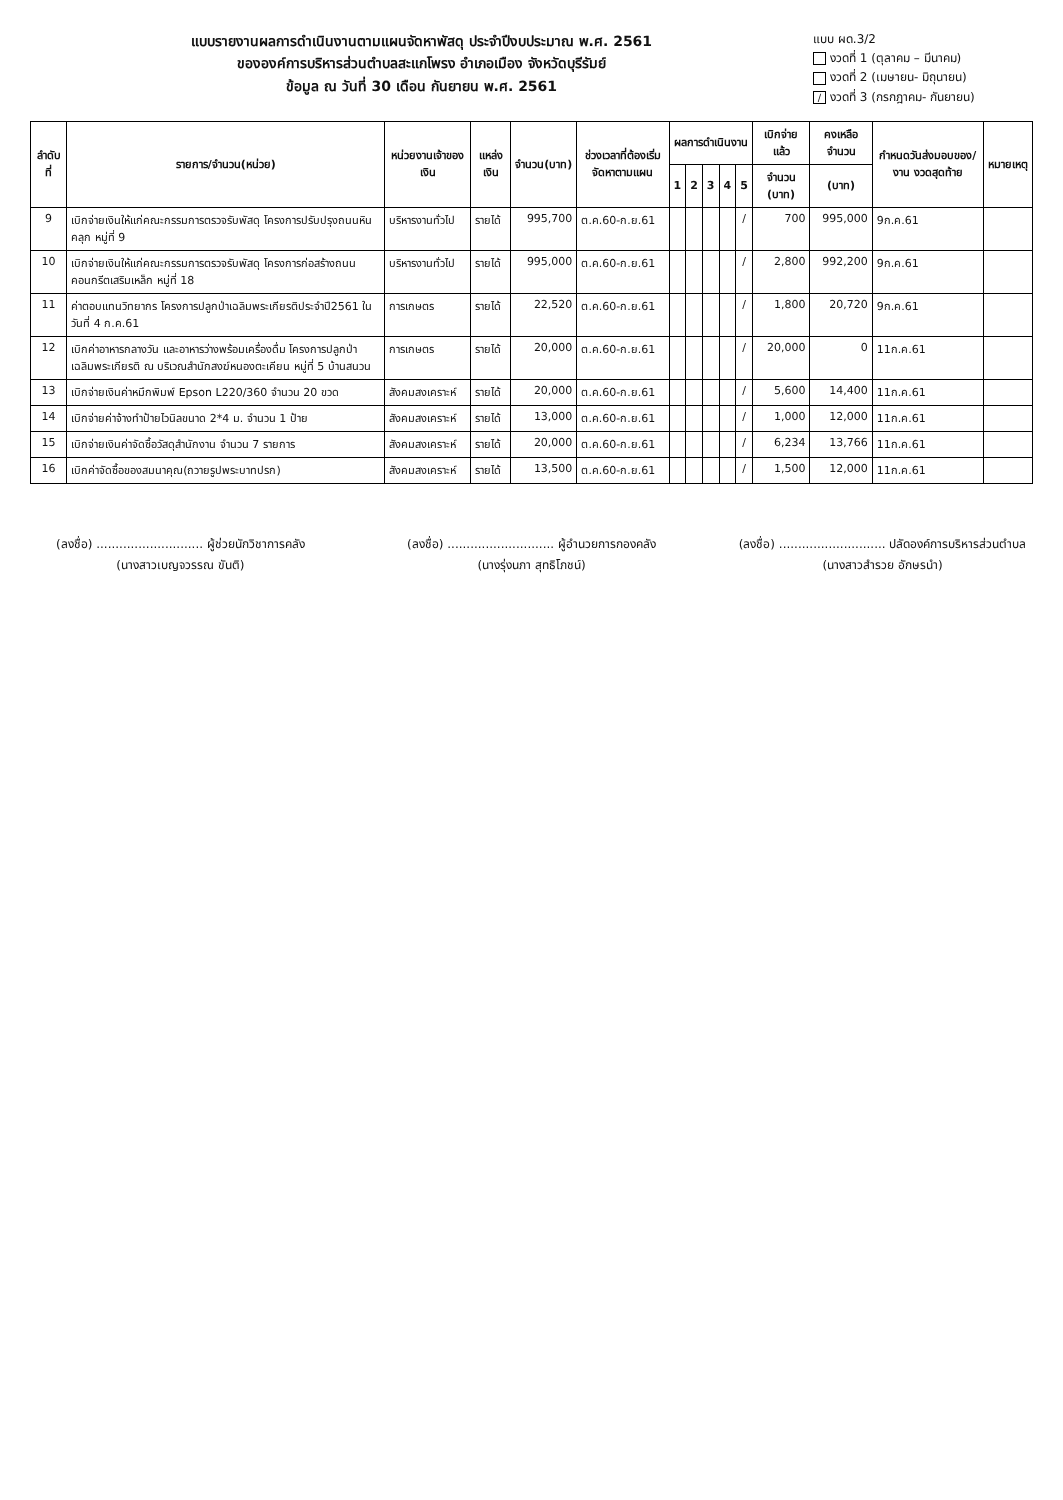แบบรายงานผลการดำเนินงานตามแผนจัดหาพัสดุ ประจำปีงบประมาณ พ.ศ. 2561
ขององค์การบริหารส่วนตำบลสะแกโพรง อำเภอเมือง จังหวัดบุรีรัมย์
ข้อมูล ณ วันที่ 30 เดือน กันยายน พ.ศ. 2561
แบบ ผด.3/2
งวดที่ 1 (ตุลาคม – มีนาคม)
งวดที่ 2 (เมษายน- มิถุนายน)
/ งวดที่ 3 (กรกฎาคม- กันยายน)
| ลำดับที่ | รายการ/จำนวน(หน่วย) | หน่วยงานเจ้าของเงิน | แหล่งเงิน | จำนวน(บาท) | ช่วงเวลาที่ต้องเริ่มจัดหาตามแผน | ผลการดำเนินงาน | | | | | เบิกจ่ายแล้ว | คงเหลือจำนวน | กำหนดวันส่งมอบของ/งาน งวดสุดท้าย | หมายเหตุ |
| --- | --- | --- | --- | --- | --- | --- | --- | --- | --- | --- | --- | --- | --- | --- |
| | | | | | | 1 | 2 | 3 | 4 | 5 | จำนวน (บาท) | (บาท) | | |
| 9 | เบิกจ่ายเงินให้แก่คณะกรรมการตรวจรับพัสดุ โครงการปรับปรุงถนนหินคลุก หมู่ที่ 9 | บริหารงานทั่วไป | รายได้ | 995,700 | ต.ค.60-ก.ย.61 | | | | | / | 700 | 995,000 | 9ก.ค.61 | |
| 10 | เบิกจ่ายเงินให้แก่คณะกรรมการตรวจรับพัสดุ โครงการก่อสร้างถนนคอนกรีตเสริมเหล็ก หมู่ที่ 18 | บริหารงานทั่วไป | รายได้ | 995,000 | ต.ค.60-ก.ย.61 | | | | | / | 2,800 | 992,200 | 9ก.ค.61 | |
| 11 | ค่าตอบแทนวิทยากร โครงการปลูกป่าเฉลิมพระเกียรติประจำปี2561 ในวันที่ 4 ก.ค.61 | การเกษตร | รายได้ | 22,520 | ต.ค.60-ก.ย.61 | | | | | / | 1,800 | 20,720 | 9ก.ค.61 | |
| 12 | เบิกค่าอาหารกลางวัน และอาหารว่างพร้อมเครื่องดื่ม โครงการปลูกป่าเฉลิมพระเกียรติ ณ บริเวณสำนักสงฆ์หนองตะเคียน หมู่ที่ 5 บ้านสนวน | การเกษตร | รายได้ | 20,000 | ต.ค.60-ก.ย.61 | | | | | / | 20,000 | 0 | 11ก.ค.61 | |
| 13 | เบิกจ่ายเงินค่าหมึกพิมพ์ Epson L220/360 จำนวน 20 ขวด | สังคมสงเคราะห์ | รายได้ | 20,000 | ต.ค.60-ก.ย.61 | | | | | / | 5,600 | 14,400 | 11ก.ค.61 | |
| 14 | เบิกจ่ายค่าจ้างทำป้ายไวนิลขนาด 2*4 ม. จำนวน 1 ป้าย | สังคมสงเคราะห์ | รายได้ | 13,000 | ต.ค.60-ก.ย.61 | | | | | / | 1,000 | 12,000 | 11ก.ค.61 | |
| 15 | เบิกจ่ายเงินค่าจัดซื้อวัสดุสำนักงาน จำนวน 7 รายการ | สังคมสงเคราะห์ | รายได้ | 20,000 | ต.ค.60-ก.ย.61 | | | | | / | 6,234 | 13,766 | 11ก.ค.61 | |
| 16 | เบิกค่าจัดซื้อของสมนาคุณ(ถวายรูปพระบาทปรก) | สังคมสงเคราะห์ | รายได้ | 13,500 | ต.ค.60-ก.ย.61 | | | | | / | 1,500 | 12,000 | 11ก.ค.61 | |
(ลงชื่อ) ............................ ผู้ช่วยนักวิชาการคลัง
(นางสาวเบญจวรรณ ขันติ)
(ลงชื่อ) ............................ ผู้อำนวยการกองคลัง
(นางรุ่งนภา สุทธิโภชน์)
(ลงชื่อ) ............................ ปลัดองค์การบริหารส่วนตำบล
(นางสาวสำรวย อักษรนำ)